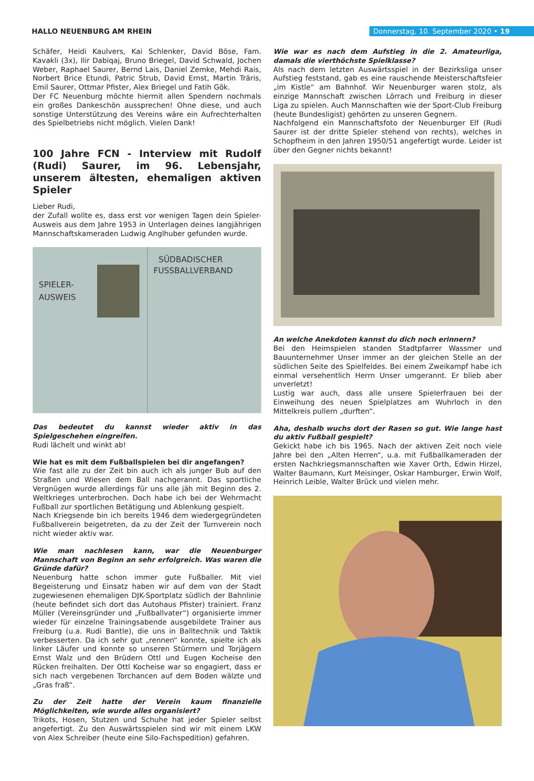HALLO NEUENBURG AM RHEIN Donnerstag, 10. September 2020 • 19
Schäfer, Heidi Kaulvers, Kai Schlenker, David Böse, Fam. Kavakli (3x), Ilir Dabiqaj, Bruno Briegel, David Schwald, Jochen Weber, Raphael Saurer, Bernd Lais, Daniel Zemke, Mehdi Rais, Norbert Brice Etundi, Patric Strub, David Ernst, Martin Träris, Emil Saurer, Ottmar Pfister, Alex Briegel und Fatih Gök.
Der FC Neuenburg möchte hiermit allen Spendern nochmals ein großes Dankeschön aussprechen! Ohne diese, und auch sonstige Unterstützung des Vereins wäre ein Aufrechterhalten des Spielbetriebs nicht möglich. Vielen Dank!
100 Jahre FCN - Interview mit Rudolf (Rudi) Saurer, im 96. Lebensjahr, unserem ältesten, ehemaligen aktiven Spieler
Lieber Rudi,
der Zufall wollte es, dass erst vor wenigen Tagen dein Spieler-Ausweis aus dem Jahre 1953 in Unterlagen deines langjährigen Mannschaftskameraden Ludwig Anglhuber gefunden wurde.
SÜDBADISCHER
FUSSBALLVERBAND
SPIELER-
AUSWEIS
Das bedeutet du kannst wieder aktiv in das Spielgeschehen eingreifen.
Rudi lächelt und winkt ab!
Wie hat es mit dem Fußballspielen bei dir angefangen?
Wie fast alle zu der Zeit bin auch ich als junger Bub auf den Straßen und Wiesen dem Ball nachgerannt. Das sportliche Vergnügen wurde allerdings für uns alle jäh mit Beginn des 2. Weltkrieges unterbrochen. Doch habe ich bei der Wehrmacht Fußball zur sportlichen Betätigung und Ablenkung gespielt.
Nach Kriegsende bin ich bereits 1946 dem wiedergegründeten Fußballverein beigetreten, da zu der Zeit der Turnverein noch nicht wieder aktiv war.
Wie man nachlesen kann, war die Neuenburger Mannschaft von Beginn an sehr erfolgreich. Was waren die Gründe dafür?
Neuenburg hatte schon immer gute Fußballer. Mit viel Begeisterung und Einsatz haben wir auf dem von der Stadt zugewiesenen ehemaligen DJK-Sportplatz südlich der Bahnlinie (heute befindet sich dort das Autohaus Pfister) trainiert. Franz Müller (Vereinsgründer und „Fußballvater“) organisierte immer wieder für einzelne Trainingsabende ausgebildete Trainer aus Freiburg (u.a. Rudi Bantle), die uns in Balltechnik und Taktik verbesserten. Da ich sehr gut „rennen“ konnte, spielte ich als linker Läufer und konnte so unseren Stürmern und Torjägern Ernst Walz und den Brüdern Ottl und Eugen Kocheise den Rücken freihalten. Der Ottl Kocheise war so engagiert, dass er sich nach vergebenen Torchancen auf dem Boden wälzte und „Gras fraß“.
Zu der Zeit hatte der Verein kaum finanzielle Möglichkeiten, wie wurde alles organisiert?
Trikots, Hosen, Stutzen und Schuhe hat jeder Spieler selbst angefertigt. Zu den Auswärtsspielen sind wir mit einem LKW von Alex Schreiber (heute eine Silo-Fachspedition) gefahren.
Wie war es nach dem Aufstieg in die 2. Amateurliga, damals die vierthöchste Spielklasse?
Als nach dem letzten Auswärtsspiel in der Bezirksliga unser Aufstieg feststand, gab es eine rauschende Meisterschaftsfeier „im Kistle“ am Bahnhof. Wir Neuenburger waren stolz, als einzige Mannschaft zwischen Lörrach und Freiburg in dieser Liga zu spielen. Auch Mannschaften wie der Sport-Club Freiburg (heute Bundesligist) gehörten zu unseren Gegnern.
Nachfolgend ein Mannschaftsfoto der Neuenburger Elf (Rudi Saurer ist der dritte Spieler stehend von rechts), welches in Schopfheim in den Jahren 1950/51 angefertigt wurde. Leider ist über den Gegner nichts bekannt!
An welche Anekdoten kannst du dich noch erinnern?
Bei den Heimspielen standen Stadtpfarrer Wassmer und Bauunternehmer Unser immer an der gleichen Stelle an der südlichen Seite des Spielfeldes. Bei einem Zweikampf habe ich einmal versehentlich Herrn Unser umgerannt. Er blieb aber unverletzt!
Lustig war auch, dass alle unsere Spielerfrauen bei der Einweihung des neuen Spielplatzes am Wuhrloch in den Mittelkreis pullern „durften“.
Aha, deshalb wuchs dort der Rasen so gut. Wie lange hast du aktiv Fußball gespielt?
Gekickt habe ich bis 1965. Nach der aktiven Zeit noch viele Jahre bei den „Alten Herren“, u.a. mit Fußballkameraden der ersten Nachkriegsmannschaften wie Xaver Orth, Edwin Hirzel, Walter Baumann, Kurt Meisinger, Oskar Hamburger, Erwin Wolf, Heinrich Leible, Walter Brück und vielen mehr.